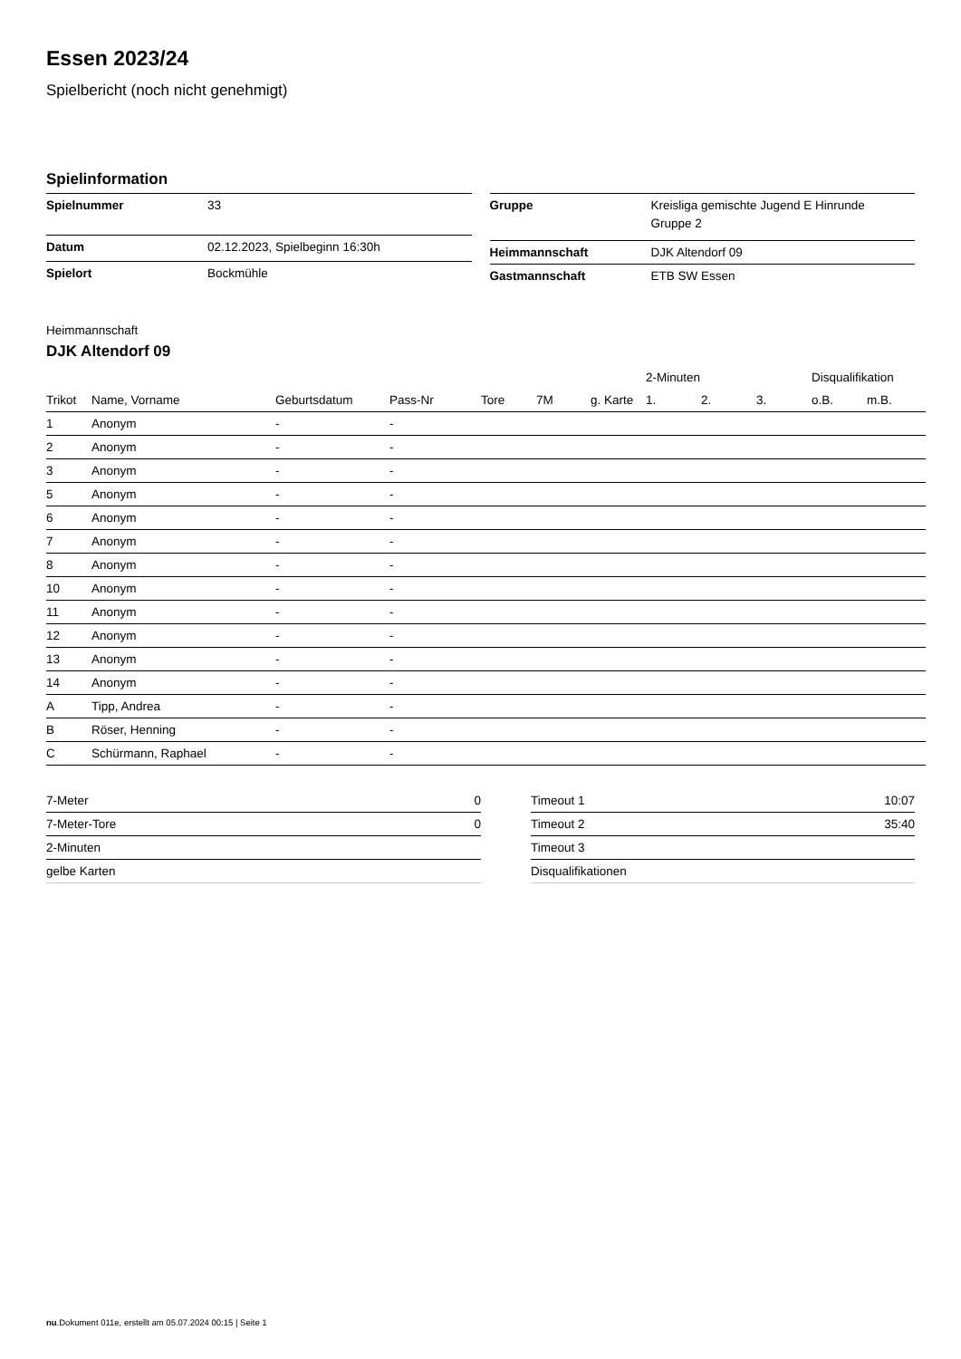Essen 2023/24
Spielbericht (noch nicht genehmigt)
Spielinformation
| Spielnummer | 33 |
| Datum | 02.12.2023, Spielbeginn 16:30h |
| Spielort | Bockmühle |
| Gruppe | Kreisliga gemischte Jugend E Hinrunde Gruppe 2 |
| Heimmannschaft | DJK Altendorf 09 |
| Gastmannschaft | ETB SW Essen |
Heimmannschaft
DJK Altendorf 09
| | | | | | | | 2-Minuten | | | Disqualifikation | |
| --- | --- | --- | --- | --- | --- | --- | --- | --- | --- | --- | --- |
| Trikot | Name, Vorname | Geburtsdatum | Pass-Nr | Tore | 7M | g. Karte | 1. | 2. | 3. | o.B. | m.B. |
| 1 | Anonym | - | - | | | | | | | | |
| 2 | Anonym | - | - | | | | | | | | |
| 3 | Anonym | - | - | | | | | | | | |
| 5 | Anonym | - | - | | | | | | | | |
| 6 | Anonym | - | - | | | | | | | | |
| 7 | Anonym | - | - | | | | | | | | |
| 8 | Anonym | - | - | | | | | | | | |
| 10 | Anonym | - | - | | | | | | | | |
| 11 | Anonym | - | - | | | | | | | | |
| 12 | Anonym | - | - | | | | | | | | |
| 13 | Anonym | - | - | | | | | | | | |
| 14 | Anonym | - | - | | | | | | | | |
| A | Tipp, Andrea | - | - | | | | | | | | |
| B | Röser, Henning | - | - | | | | | | | | |
| C | Schürmann, Raphael | - | - | | | | | | | | |
| 7-Meter | 0 |
| 7-Meter-Tore | 0 |
| 2-Minuten | |
| gelbe Karten | |
| Timeout 1 | 10:07 |
| Timeout 2 | 35:40 |
| Timeout 3 | |
| Disqualifikationen | |
nu.Dokument 011e, erstellt am 05.07.2024 00:15 | Seite 1